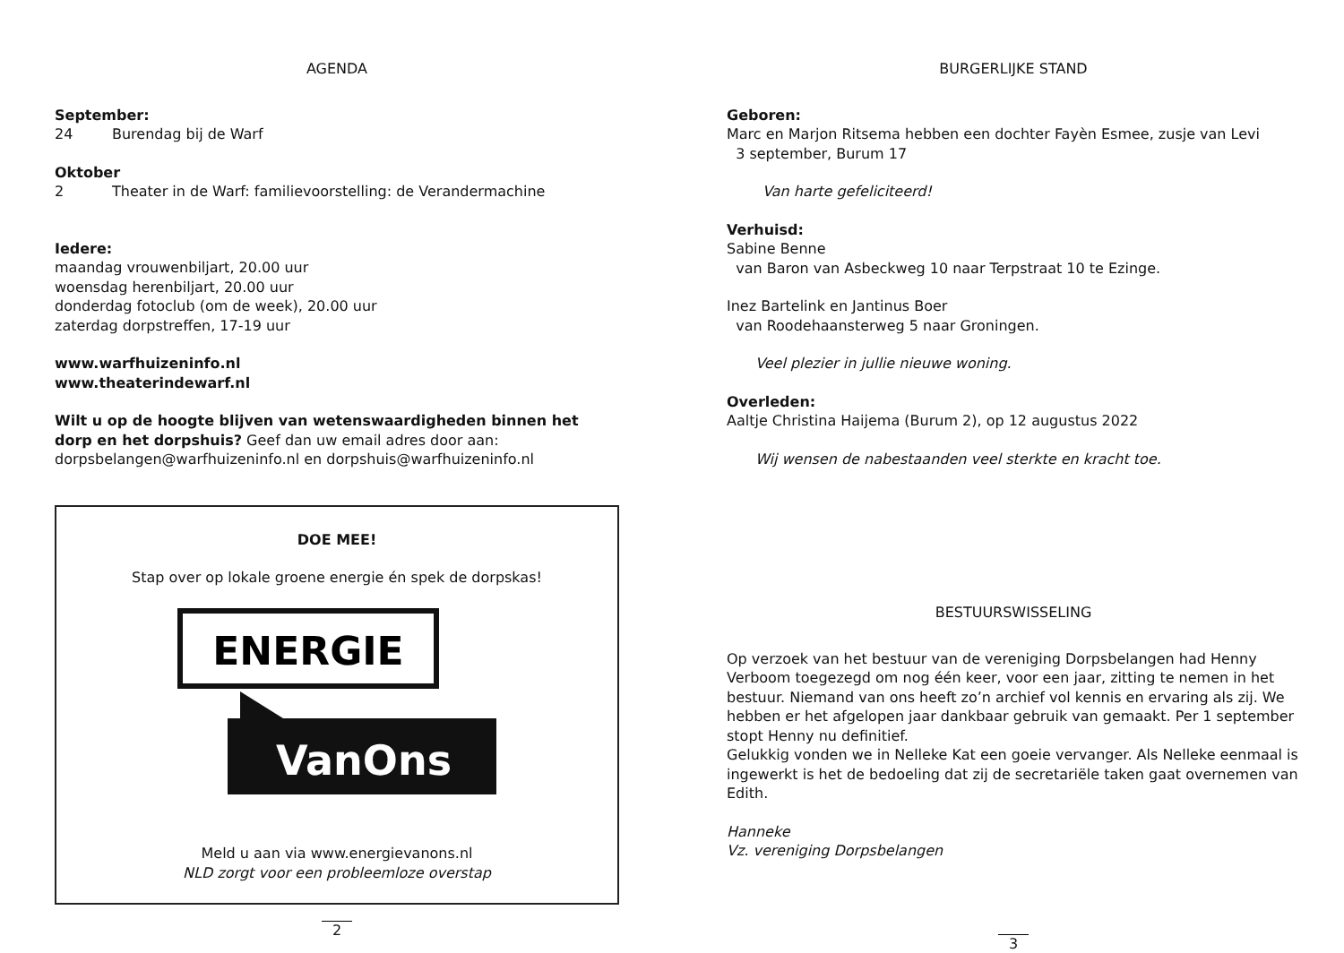AGENDA
September:
24 Burendag bij de Warf
Oktober
2 Theater in de Warf: familievoorstelling: de Verandermachine
Iedere:
maandag vrouwenbiljart, 20.00 uur
woensdag herenbiljart, 20.00 uur
donderdag fotoclub (om de week), 20.00 uur
zaterdag dorpstreffen, 17-19 uur
www.warfhuizeninfo.nl
www.theaterindewarf.nl
Wilt u op de hoogte blijven van wetenswaardigheden binnen het dorp en het dorpshuis? Geef dan uw email adres door aan:
dorpsbelangen@warfhuizeninfo.nl en dorpshuis@warfhuizeninfo.nl
DOE MEE!
Stap over op lokale groene energie én spek de dorpskas!
ENERGIE
VanOns
Meld u aan via www.energievanons.nl
NLD zorgt voor een probleemloze overstap
2
BURGERLIJKE STAND
Geboren:
Marc en Marjon Ritsema hebben een dochter Fayèn Esmee, zusje van Levi
3 september, Burum 17
Van harte gefeliciteerd!
Verhuisd:
Sabine Benne
van Baron van Asbeckweg 10 naar Terpstraat 10 te Ezinge.
Inez Bartelink en Jantinus Boer
van Roodehaansterweg 5 naar Groningen.
Veel plezier in jullie nieuwe woning.
Overleden:
Aaltje Christina Haijema (Burum 2), op 12 augustus 2022
Wij wensen de nabestaanden veel sterkte en kracht toe.
BESTUURSWISSELING
Op verzoek van het bestuur van de vereniging Dorpsbelangen had Henny Verboom toegezegd om nog één keer, voor een jaar, zitting te nemen in het bestuur. Niemand van ons heeft zo’n archief vol kennis en ervaring als zij. We hebben er het afgelopen jaar dankbaar gebruik van gemaakt. Per 1 september stopt Henny nu definitief.
Gelukkig vonden we in Nelleke Kat een goeie vervanger. Als Nelleke eenmaal is ingewerkt is het de bedoeling dat zij de secretariële taken gaat overnemen van Edith.
Hanneke
Vz. vereniging Dorpsbelangen
3